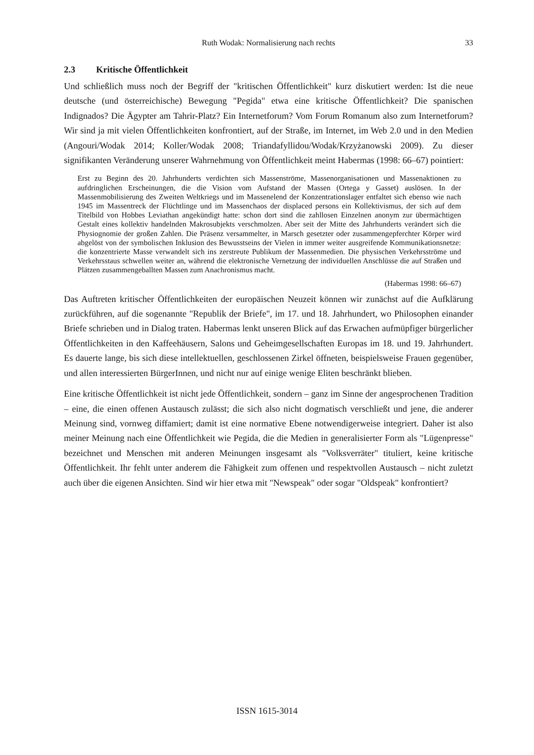Ruth Wodak: Normalisierung nach rechts
33
2.3 Kritische Öffentlichkeit
Und schließlich muss noch der Begriff der "kritischen Öffentlichkeit" kurz diskutiert werden: Ist die neue deutsche (und österreichische) Bewegung "Pegida" etwa eine kritische Öffentlichkeit? Die spanischen Indignados? Die Ägypter am Tahrir-Platz? Ein Internetforum? Vom Forum Romanum also zum Internetforum? Wir sind ja mit vielen Öffentlichkeiten konfrontiert, auf der Straße, im Internet, im Web 2.0 und in den Medien (Angouri/Wodak 2014; Koller/Wodak 2008; Triandafyllidou/Wodak/Krzyżanowski 2009). Zu dieser signifikanten Veränderung unserer Wahrnehmung von Öffentlichkeit meint Habermas (1998: 66–67) pointiert:
Erst zu Beginn des 20. Jahrhunderts verdichten sich Massenströme, Massenorganisationen und Massenaktionen zu aufdringlichen Erscheinungen, die die Vision vom Aufstand der Massen (Ortega y Gasset) auslösen. In der Massenmobilisierung des Zweiten Weltkriegs und im Massenelend der Konzentrationslager entfaltet sich ebenso wie nach 1945 im Massentreck der Flüchtlinge und im Massenchaos der displaced persons ein Kollektivismus, der sich auf dem Titelbild von Hobbes Leviathan angekündigt hatte: schon dort sind die zahllosen Einzelnen anonym zur übermächtigen Gestalt eines kollektiv handelnden Makrosubjekts verschmolzen. Aber seit der Mitte des Jahrhunderts verändert sich die Physiognomie der großen Zahlen. Die Präsenz versammelter, in Marsch gesetzter oder zusammengepferchter Körper wird abgelöst von der symbolischen Inklusion des Bewusstseins der Vielen in immer weiter ausgreifende Kommunikationsnetze: die konzentrierte Masse verwandelt sich ins zerstreute Publikum der Massenmedien. Die physischen Verkehrsströme und Verkehrsstaus schwellen weiter an, während die elektronische Vernetzung der individuellen Anschlüsse die auf Straßen und Plätzen zusammengeballten Massen zum Anachronismus macht.
(Habermas 1998: 66–67)
Das Auftreten kritischer Öffentlichkeiten der europäischen Neuzeit können wir zunächst auf die Aufklärung zurückführen, auf die sogenannte "Republik der Briefe", im 17. und 18. Jahrhundert, wo Philosophen einander Briefe schrieben und in Dialog traten. Habermas lenkt unseren Blick auf das Erwachen aufmüpfiger bürgerlicher Öffentlichkeiten in den Kaffeehäusern, Salons und Geheimgesellschaften Europas im 18. und 19. Jahrhundert. Es dauerte lange, bis sich diese intellektuellen, geschlossenen Zirkel öffneten, beispielsweise Frauen gegenüber, und allen interessierten BürgerInnen, und nicht nur auf einige wenige Eliten beschränkt blieben.
Eine kritische Öffentlichkeit ist nicht jede Öffentlichkeit, sondern – ganz im Sinne der angesprochenen Tradition – eine, die einen offenen Austausch zulässt; die sich also nicht dogmatisch verschließt und jene, die anderer Meinung sind, vornweg diffamiert; damit ist eine normative Ebene notwendigerweise integriert. Daher ist also meiner Meinung nach eine Öffentlichkeit wie Pegida, die die Medien in generalisierter Form als "Lügenpresse" bezeichnet und Menschen mit anderen Meinungen insgesamt als "Volksverräter" tituliert, keine kritische Öffentlichkeit. Ihr fehlt unter anderem die Fähigkeit zum offenen und respektvollen Austausch – nicht zuletzt auch über die eigenen Ansichten. Sind wir hier etwa mit "Newspeak" oder sogar "Oldspeak" konfrontiert?
ISSN 1615-3014